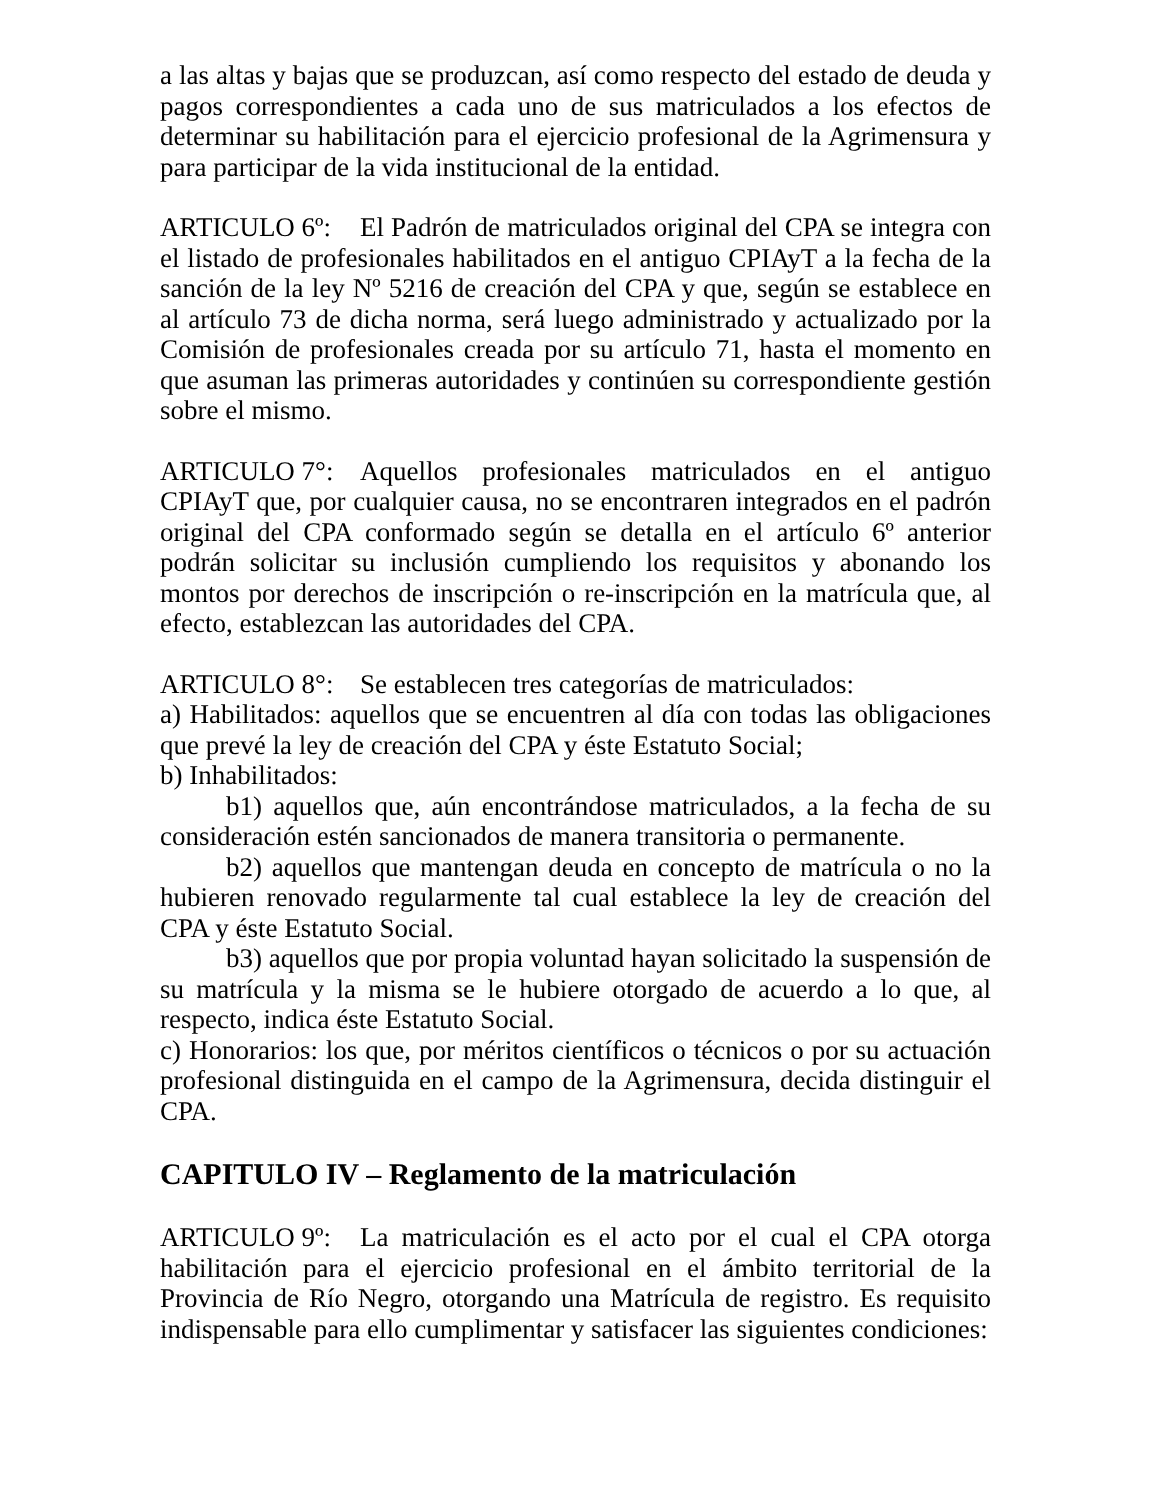a las altas y bajas que se produzcan, así como respecto del estado de deuda y pagos correspondientes a cada uno de sus matriculados a los efectos de determinar su habilitación para el ejercicio profesional de la Agrimensura y para participar de la vida institucional de la entidad.
ARTICULO 6º: El Padrón de matriculados original del CPA se integra con el listado de profesionales habilitados en el antiguo CPIAyT a la fecha de la sanción de la ley Nº 5216 de creación del CPA y que, según se establece en al artículo 73 de dicha norma, será luego administrado y actualizado por la Comisión de profesionales creada por su artículo 71, hasta el momento en que asuman las primeras autoridades y continúen su correspondiente gestión sobre el mismo.
ARTICULO 7°: Aquellos profesionales matriculados en el antiguo CPIAyT que, por cualquier causa, no se encontraren integrados en el padrón original del CPA conformado según se detalla en el artículo 6º anterior podrán solicitar su inclusión cumpliendo los requisitos y abonando los montos por derechos de inscripción o re-inscripción en la matrícula que, al efecto, establezcan las autoridades del CPA.
ARTICULO 8°: Se establecen tres categorías de matriculados:
a) Habilitados: aquellos que se encuentren al día con todas las obligaciones que prevé la ley de creación del CPA y éste Estatuto Social;
b) Inhabilitados:
b1) aquellos que, aún encontrándose matriculados, a la fecha de su consideración estén sancionados de manera transitoria o permanente.
b2) aquellos que mantengan deuda en concepto de matrícula o no la hubieren renovado regularmente tal cual establece la ley de creación del CPA y éste Estatuto Social.
b3) aquellos que por propia voluntad hayan solicitado la suspensión de su matrícula y la misma se le hubiere otorgado de acuerdo a lo que, al respecto, indica éste Estatuto Social.
c) Honorarios: los que, por méritos científicos o técnicos o por su actuación profesional distinguida en el campo de la Agrimensura, decida distinguir el CPA.
CAPITULO IV – Reglamento de la matriculación
ARTICULO 9º: La matriculación es el acto por el cual el CPA otorga habilitación para el ejercicio profesional en el ámbito territorial de la Provincia de Río Negro, otorgando una Matrícula de registro. Es requisito indispensable para ello cumplimentar y satisfacer las siguientes condiciones: